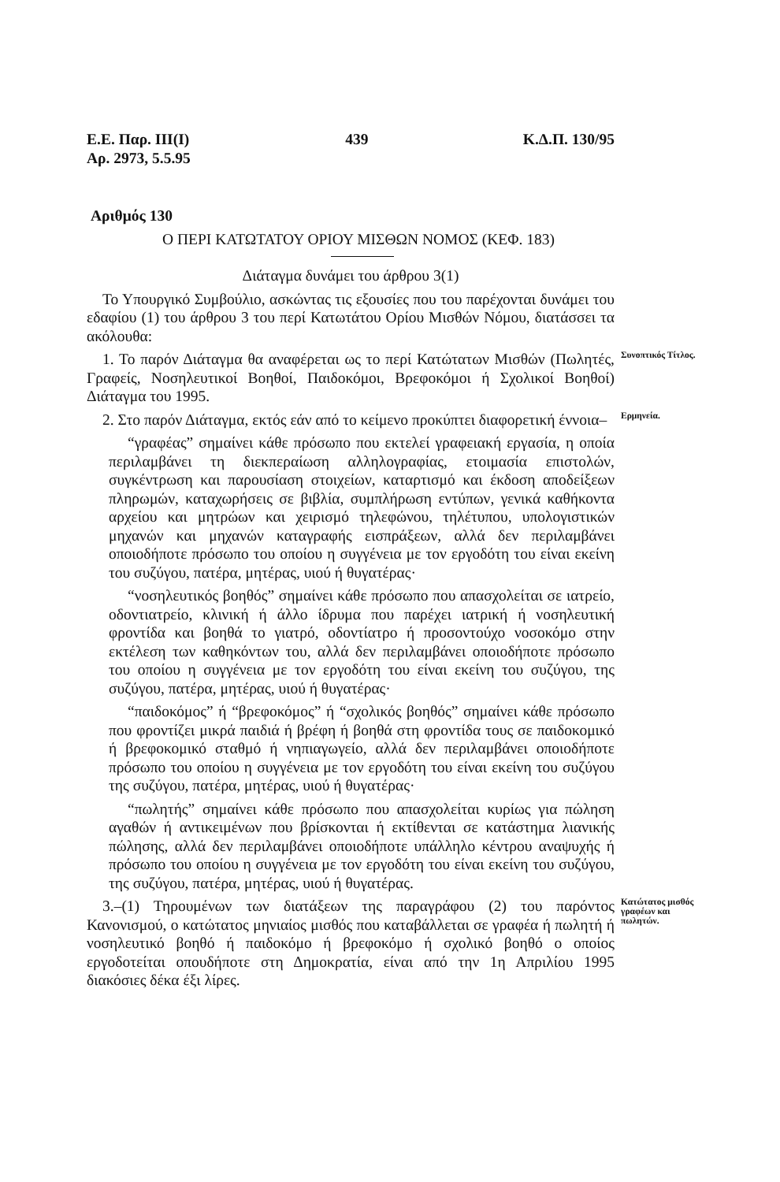Ε.Ε. Παρ. ΙΙΙ(Ι)
Αρ. 2973, 5.5.95 439 Κ.Δ.Π. 130/95
Αριθμός 130
Ο ΠΕΡΙ ΚΑΤΩΤΑΤΟΥ ΟΡΙΟΥ ΜΙΣΘΩΝ ΝΟΜΟΣ (ΚΕΦ. 183)
Διάταγμα δυνάμει του άρθρου 3(1)
Το Υπουργικό Συμβούλιο, ασκώντας τις εξουσίες που του παρέχονται δυνάμει του εδαφίου (1) του άρθρου 3 του περί Κατωτάτου Ορίου Μισθών Νόμου, διατάσσει τα ακόλουθα:
1. Το παρόν Διάταγμα θα αναφέρεται ως το περί Κατώτατων Μισθών (Πωλητές, Γραφείς, Νοσηλευτικοί Βοηθοί, Παιδοκόμοι, Βρεφοκόμοι ή Σχολικοί Βοηθοί) Διάταγμα του 1995.
Συνοπτικός Τίτλος.
2. Στο παρόν Διάταγμα, εκτός εάν από το κείμενο προκύπτει διαφορετική έννοια–
“γραφέας” σημαίνει κάθε πρόσωπο που εκτελεί γραφειακή εργασία, η οποία περιλαμβάνει τη διεκπεραίωση αλληλογραφίας, ετοιμασία επιστολών, συγκέντρωση και παρουσίαση στοιχείων, καταρτισμό και έκδοση αποδείξεων πληρωμών, καταχωρήσεις σε βιβλία, συμπλήρωση εντύπων, γενικά καθήκοντα αρχείου και μητρώων και χειρισμό τηλεφώνου, τηλέτυπου, υπολογιστικών μηχανών και μηχανών καταγραφής εισπράξεων, αλλά δεν περιλαμβάνει οποιοδήποτε πρόσωπο του οποίου η συγγένεια με τον εργοδότη του είναι εκείνη του συζύγου, πατέρα, μητέρας, υιού ή θυγατέρας·
“νοσηλευτικός βοηθός” σημαίνει κάθε πρόσωπο που απασχολείται σε ιατρείο, οδοντιατρείο, κλινική ή άλλο ίδρυμα που παρέχει ιατρική ή νοσηλευτική φροντίδα και βοηθά το γιατρό, οδοντίατρο ή προσοντούχο νοσοκόμο στην εκτέλεση των καθηκόντων του, αλλά δεν περιλαμβάνει οποιοδήποτε πρόσωπο του οποίου η συγγένεια με τον εργοδότη του είναι εκείνη του συζύγου, της συζύγου, πατέρα, μητέρας, υιού ή θυγατέρας·
“παιδοκόμος” ή “βρεφοκόμος” ή “σχολικός βοηθός” σημαίνει κάθε πρόσωπο που φροντίζει μικρά παιδιά ή βρέφη ή βοηθά στη φροντίδα τους σε παιδοκομικό ή βρεφοκομικό σταθμό ή νηπιαγωγείο, αλλά δεν περιλαμβάνει οποιοδήποτε πρόσωπο του οποίου η συγγένεια με τον εργοδότη του είναι εκείνη του συζύγου της συζύγου, πατέρα, μητέρας, υιού ή θυγατέρας·
“πωλητής” σημαίνει κάθε πρόσωπο που απασχολείται κυρίως για πώληση αγαθών ή αντικειμένων που βρίσκονται ή εκτίθενται σε κατάστημα λιανικής πώλησης, αλλά δεν περιλαμβάνει οποιοδήποτε υπάλληλο κέντρου αναψυχής ή πρόσωπο του οποίου η συγγένεια με τον εργοδότη του είναι εκείνη του συζύγου, της συζύγου, πατέρα, μητέρας, υιού ή θυγατέρας.
Ερμηνεία.
3.–(1) Τηρουμένων των διατάξεων της παραγράφου (2) του παρόντος Κανονισμού, ο κατώτατος μηνιαίος μισθός που καταβάλλεται σε γραφέα ή πωλητή ή νοσηλευτικό βοηθό ή παιδοκόμο ή βρεφοκόμο ή σχολικό βοηθό ο οποίος εργοδοτείται οπουδήποτε στη Δημοκρατία, είναι από την 1η Απριλίου 1995 διακόσιες δέκα έξι λίρες.
Κατώτατος μισθός γραφέων και πωλητών.